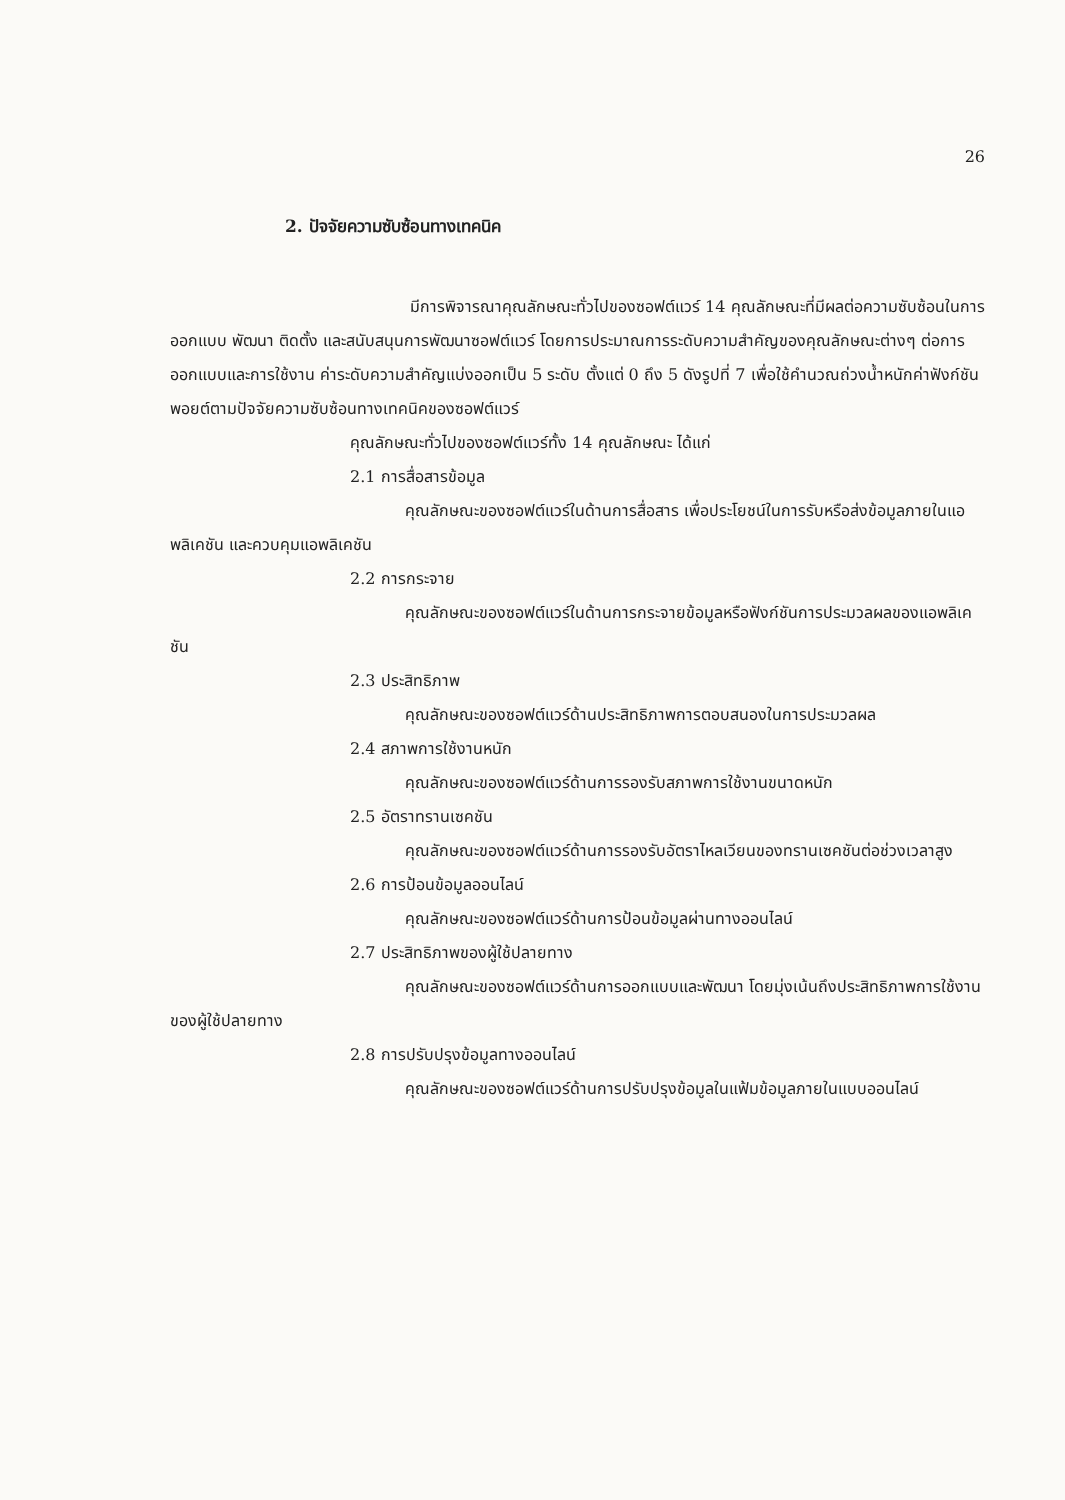26
2. ปัจจัยความซับซ้อนทางเทคนิค
มีการพิจารณาคุณลักษณะทั่วไปของซอฟต์แวร์ 14 คุณลักษณะที่มีผลต่อความซับซ้อนในการออกแบบ พัฒนา ติดตั้ง และสนับสนุนการพัฒนาซอฟต์แวร์ โดยการประมาณการระดับความสำคัญของคุณลักษณะต่างๆ ต่อการออกแบบและการใช้งาน ค่าระดับความสำคัญแบ่งออกเป็น 5 ระดับ ตั้งแต่ 0 ถึง 5 ดังรูปที่ 7 เพื่อใช้คำนวณถ่วงน้ำหนักค่าฟังก์ชันพอยต์ตามปัจจัยความซับซ้อนทางเทคนิคของซอฟต์แวร์
คุณลักษณะทั่วไปของซอฟต์แวร์ทั้ง 14 คุณลักษณะ ได้แก่
2.1 การสื่อสารข้อมูล
คุณลักษณะของซอฟต์แวร์ในด้านการสื่อสาร เพื่อประโยชน์ในการรับหรือส่งข้อมูลภายในแอพลิเคชัน และควบคุมแอพลิเคชัน
2.2 การกระจาย
คุณลักษณะของซอฟต์แวร์ในด้านการกระจายข้อมูลหรือฟังก์ชันการประมวลผลของแอพลิเคชัน
2.3 ประสิทธิภาพ
คุณลักษณะของซอฟต์แวร์ด้านประสิทธิภาพการตอบสนองในการประมวลผล
2.4 สภาพการใช้งานหนัก
คุณลักษณะของซอฟต์แวร์ด้านการรองรับสภาพการใช้งานขนาดหนัก
2.5 อัตราทรานเซคชัน
คุณลักษณะของซอฟต์แวร์ด้านการรองรับอัตราไหลเวียนของทรานเซคชันต่อช่วงเวลาสูง
2.6 การป้อนข้อมูลออนไลน์
คุณลักษณะของซอฟต์แวร์ด้านการป้อนข้อมูลผ่านทางออนไลน์
2.7 ประสิทธิภาพของผู้ใช้ปลายทาง
คุณลักษณะของซอฟต์แวร์ด้านการออกแบบและพัฒนา โดยมุ่งเน้นถึงประสิทธิภาพการใช้งานของผู้ใช้ปลายทาง
2.8 การปรับปรุงข้อมูลทางออนไลน์
คุณลักษณะของซอฟต์แวร์ด้านการปรับปรุงข้อมูลในแฟ้มข้อมูลภายในแบบออนไลน์